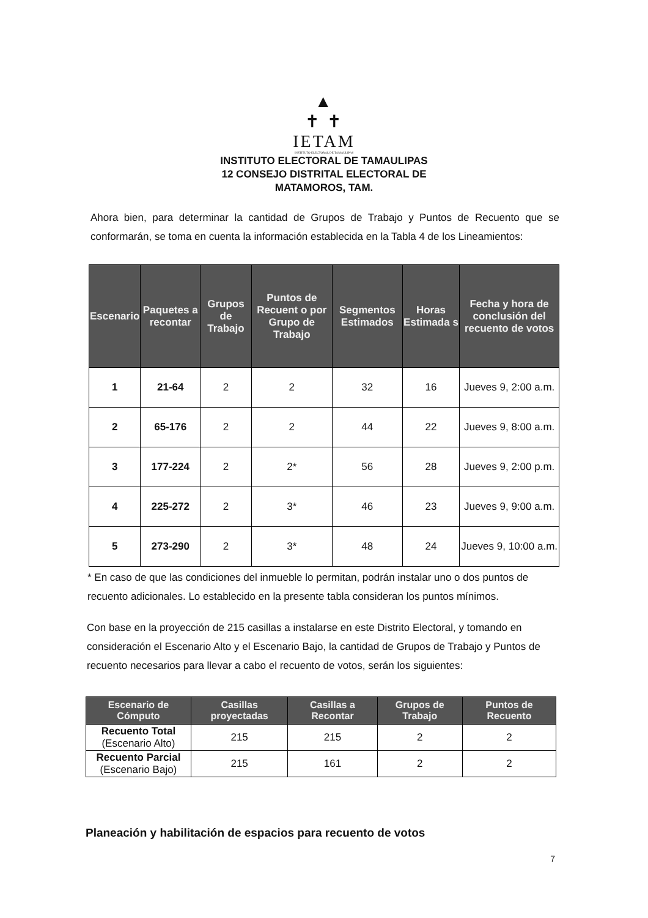▲
✝ ✝
IETAM
INSTITUTO ELECTORAL DE TAMAULIPAS
INSTITUTO ELECTORAL DE TAMAULIPAS
12 CONSEJO DISTRITAL ELECTORAL DE
MATAMOROS, TAM.
Ahora bien, para determinar la cantidad de Grupos de Trabajo y Puntos de Recuento que se conformarán, se toma en cuenta la información establecida en la Tabla 4 de los Lineamientos:
| Escenario | Paquetes a recontar | Grupos de Trabajo | Puntos de Recuent o por Grupo de Trabajo | Segmentos Estimados | Horas Estimada s | Fecha y hora de conclusión del recuento de votos |
| --- | --- | --- | --- | --- | --- | --- |
| 1 | 21-64 | 2 | 2 | 32 | 16 | Jueves 9, 2:00 a.m. |
| 2 | 65-176 | 2 | 2 | 44 | 22 | Jueves 9, 8:00 a.m. |
| 3 | 177-224 | 2 | 2* | 56 | 28 | Jueves 9, 2:00 p.m. |
| 4 | 225-272 | 2 | 3* | 46 | 23 | Jueves 9, 9:00 a.m. |
| 5 | 273-290 | 2 | 3* | 48 | 24 | Jueves 9, 10:00 a.m. |
* En caso de que las condiciones del inmueble lo permitan, podrán instalar uno o dos puntos de recuento adicionales. Lo establecido en la presente tabla consideran los puntos mínimos.
Con base en la proyección de 215 casillas a instalarse en este Distrito Electoral, y tomando en consideración el Escenario Alto y el Escenario Bajo, la cantidad de Grupos de Trabajo y Puntos de recuento necesarios para llevar a cabo el recuento de votos, serán los siguientes:
| Escenario de Cómputo | Casillas proyectadas | Casillas a Recontar | Grupos de Trabajo | Puntos de Recuento |
| --- | --- | --- | --- | --- |
| Recuento Total (Escenario Alto) | 215 | 215 | 2 | 2 |
| Recuento Parcial (Escenario Bajo) | 215 | 161 | 2 | 2 |
Planeación y habilitación de espacios para recuento de votos
7